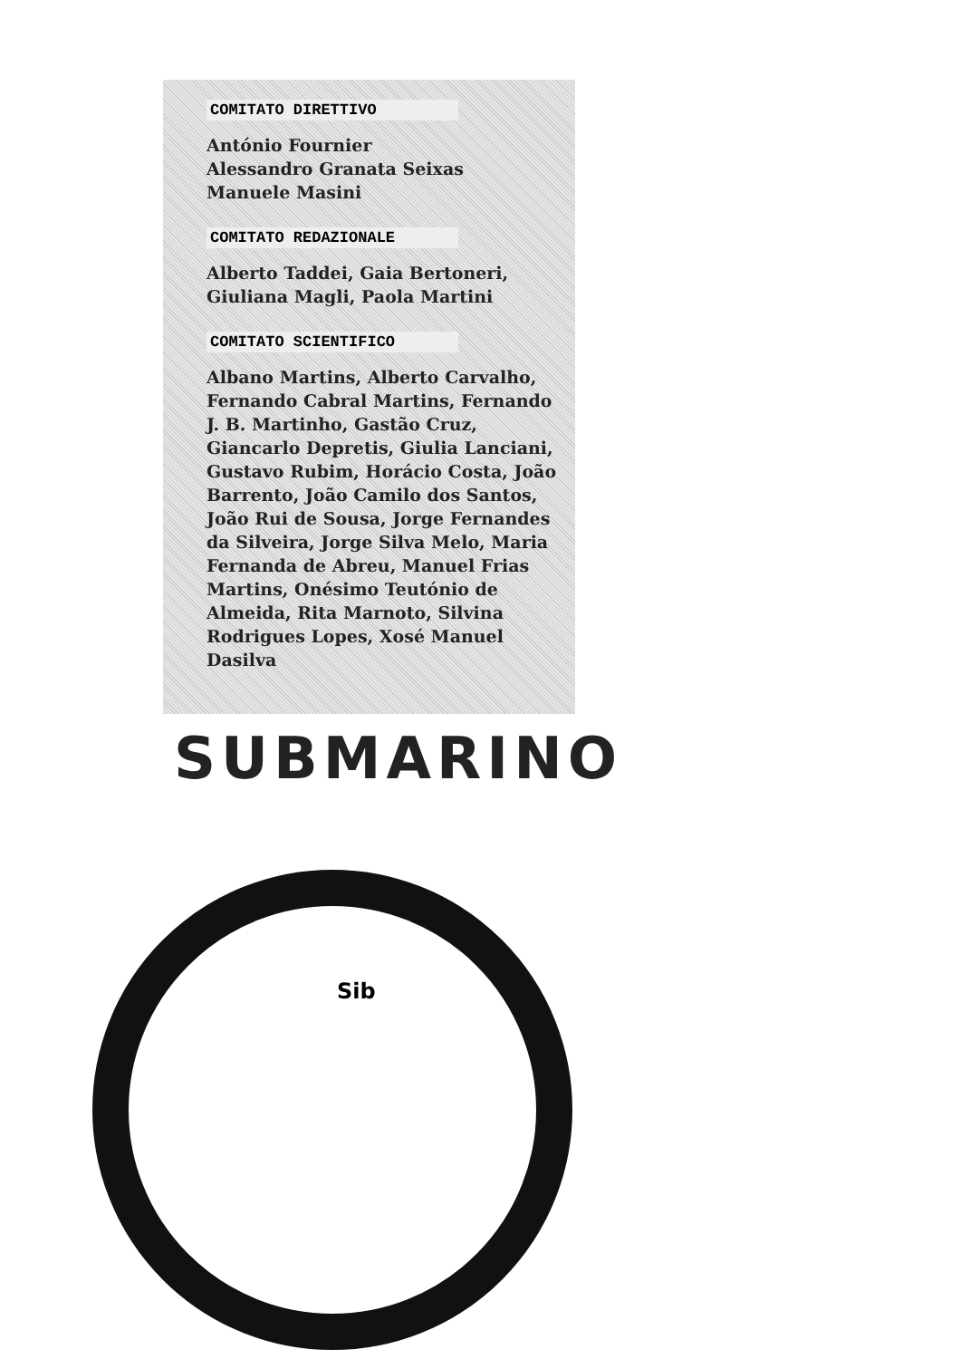COMITATO DIRETTIVO
António Fournier
Alessandro Granata Seixas
Manuele Masini
COMITATO REDAZIONALE
Alberto Taddei, Gaia Bertoneri,
Giuliana Magli, Paola Martini
COMITATO SCIENTIFICO
Albano Martins, Alberto Carvalho, Fernando Cabral Martins, Fernando J. B. Martinho, Gastão Cruz, Giancarlo Depretis, Giulia Lanciani, Gustavo Rubim, Horácio Costa, João Barrento, João Camilo dos Santos, João Rui de Sousa, Jorge Fernandes da Silveira, Jorge Silva Melo, Maria Fernanda de Abreu, Manuel Frias Martins, Onésimo Teutónio de Almeida, Rita Marnoto, Silvina Rodrigues Lopes, Xosé Manuel Dasilva
SUBMARINO
Sib